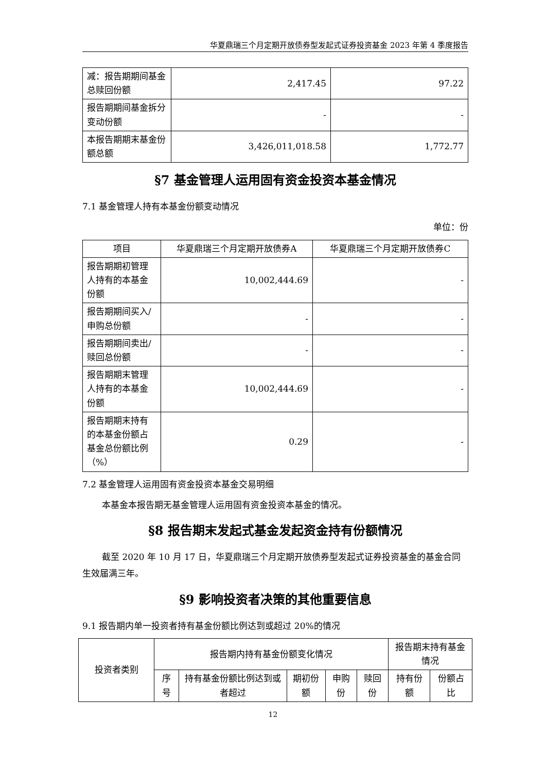华夏鼎瑞三个月定期开放债券型发起式证券投资基金 2023 年第 4 季度报告
| 减：报告期期间基金总赎回份额 | 2,417.45 | 97.22 |
| 报告期期间基金拆分变动份额 | - | - |
| 本报告期期末基金份额总额 | 3,426,011,018.58 | 1,772.77 |
§7 基金管理人运用固有资金投资本基金情况
7.1 基金管理人持有本基金份额变动情况
单位：份
| 项目 | 华夏鼎瑞三个月定期开放债券A | 华夏鼎瑞三个月定期开放债券C |
| --- | --- | --- |
| 报告期期初管理人持有的本基金份额 | 10,002,444.69 | - |
| 报告期期间买入/申购总份额 | - | - |
| 报告期期间卖出/赎回总份额 | - | - |
| 报告期期末管理人持有的本基金份额 | 10,002,444.69 | - |
| 报告期期末持有的本基金份额占基金总份额比例（%） | 0.29 | - |
7.2 基金管理人运用固有资金投资本基金交易明细
本基金本报告期无基金管理人运用固有资金投资本基金的情况。
§8 报告期末发起式基金发起资金持有份额情况
截至 2020 年 10 月 17 日，华夏鼎瑞三个月定期开放债券型发起式证券投资基金的基金合同生效届满三年。
§9 影响投资者决策的其他重要信息
9.1 报告期内单一投资者持有基金份额比例达到或超过 20%的情况
| 投资者类别 | 报告期内持有基金份额变化情况 | | | | | 报告期末持有基金情况 | |
| --- | --- | --- | --- | --- | --- | --- | --- |
| | 序号 | 持有基金份额比例达到或者超过 | 期初份额 | 申购份 | 赎回份 | 持有份额 | 份额占比 |
12